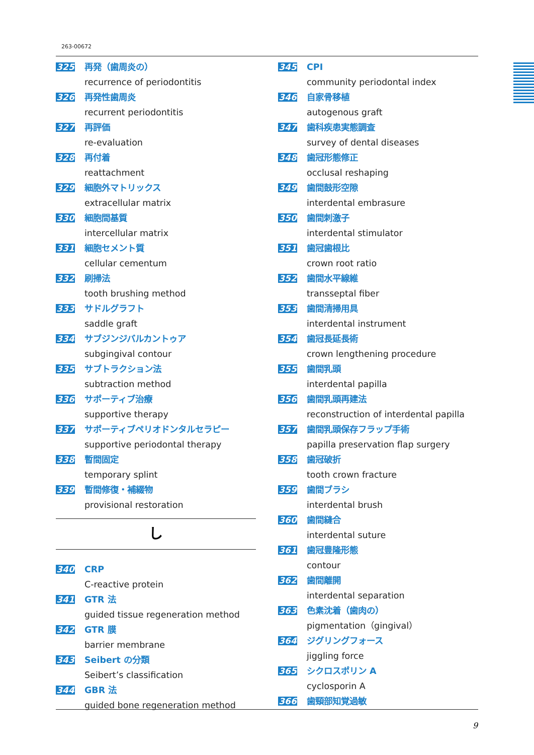263-00672
325
再発（歯周炎の）
recurrence of periodontitis
326
再発性歯周炎
recurrent periodontitis
327
再評価
re-evaluation
328
再付着
reattachment
329
細胞外マトリックス
extracellular matrix
330
細胞間基質
intercellular matrix
331
細胞セメント質
cellular cementum
332
刷掃法
tooth brushing method
333
サドルグラフト
saddle graft
334
サブジンジバルカントゥア
subgingival contour
335
サブトラクション法
subtraction method
336
サポーティブ治療
supportive therapy
337
サポーティブペリオドンタルセラピー
supportive periodontal therapy
338
暫間固定
temporary splint
339
暫間修復・補綴物
provisional restoration
し
340
CRP
C-reactive protein
341
GTR 法
guided tissue regeneration method
342
GTR 膜
barrier membrane
343
Seibert の分類
Seibert’s classification
344
GBR 法
guided bone regeneration method
345
CPI
community periodontal index
346
自家骨移植
autogenous graft
347
歯科疾患実態調査
survey of dental diseases
348
歯冠形態修正
occlusal reshaping
349
歯間鼓形空隙
interdental embrasure
350
歯間刺激子
interdental stimulator
351
歯冠歯根比
crown root ratio
352
歯間水平線維
transseptal fiber
353
歯間清掃用具
interdental instrument
354
歯冠長延長術
crown lengthening procedure
355
歯間乳頭
interdental papilla
356
歯間乳頭再建法
reconstruction of interdental papilla
357
歯間乳頭保存フラップ手術
papilla preservation flap surgery
358
歯冠破折
tooth crown fracture
359
歯間ブラシ
interdental brush
360
歯間縫合
interdental suture
361
歯冠豊隆形態
contour
362
歯間離開
interdental separation
363
色素沈着（歯肉の）
pigmentation（gingival）
364
ジグリングフォース
jiggling force
365
シクロスポリン A
cyclosporin A
366
歯頸部知覚過敏
9